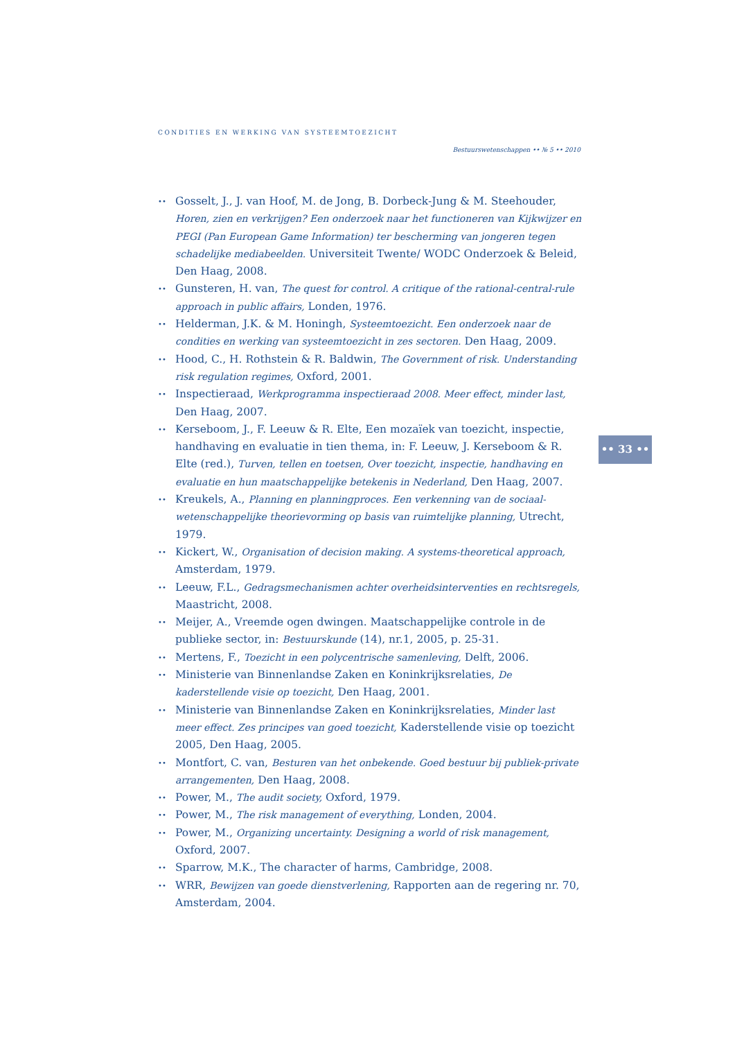CONDITIES EN WERKING VAN SYSTEEMTOEZICHT
Bestuurswetenschappen •• № 5 •• 2010
•• Gosselt, J., J. van Hoof, M. de Jong, B. Dorbeck-Jung & M. Steehouder, Horen, zien en verkrijgen? Een onderzoek naar het functioneren van Kijkwijzer en PEGI (Pan European Game Information) ter bescherming van jongeren tegen schadelijke mediabeelden. Universiteit Twente/ WODC Onderzoek & Beleid, Den Haag, 2008.
•• Gunsteren, H. van, The quest for control. A critique of the rational-central-rule approach in public affairs, Londen, 1976.
•• Helderman, J.K. & M. Honingh, Systeemtoezicht. Een onderzoek naar de condities en werking van systeemtoezicht in zes sectoren. Den Haag, 2009.
•• Hood, C., H. Rothstein & R. Baldwin, The Government of risk. Understanding risk regulation regimes, Oxford, 2001.
•• Inspectieraad, Werkprogramma inspectieraad 2008. Meer effect, minder last, Den Haag, 2007.
•• Kerseboom, J., F. Leeuw & R. Elte, Een mozaïek van toezicht, inspectie, handhaving en evaluatie in tien thema, in: F. Leeuw, J. Kerseboom & R. Elte (red.), Turven, tellen en toetsen, Over toezicht, inspectie, handhaving en evaluatie en hun maatschappelijke betekenis in Nederland, Den Haag, 2007.
•• Kreukels, A., Planning en planningproces. Een verkenning van de sociaal-wetenschappelijke theorievorming op basis van ruimtelijke planning, Utrecht, 1979.
•• Kickert, W., Organisation of decision making. A systems-theoretical approach, Amsterdam, 1979.
•• Leeuw, F.L., Gedragsmechanismen achter overheidsinterventies en rechtsregels, Maastricht, 2008.
•• Meijer, A., Vreemde ogen dwingen. Maatschappelijke controle in de publieke sector, in: Bestuurskunde (14), nr.1, 2005, p. 25-31.
•• Mertens, F., Toezicht in een polycentrische samenleving, Delft, 2006.
•• Ministerie van Binnenlandse Zaken en Koninkrijksrelaties, De kaderstellende visie op toezicht, Den Haag, 2001.
•• Ministerie van Binnenlandse Zaken en Koninkrijksrelaties, Minder last meer effect. Zes principes van goed toezicht, Kaderstellende visie op toezicht 2005, Den Haag, 2005.
•• Montfort, C. van, Besturen van het onbekende. Goed bestuur bij publiek-private arrangementen, Den Haag, 2008.
•• Power, M., The audit society, Oxford, 1979.
•• Power, M., The risk management of everything, Londen, 2004.
•• Power, M., Organizing uncertainty. Designing a world of risk management, Oxford, 2007.
•• Sparrow, M.K., The character of harms, Cambridge, 2008.
•• WRR, Bewijzen van goede dienstverlening, Rapporten aan de regering nr. 70, Amsterdam, 2004.
•• 33 ••